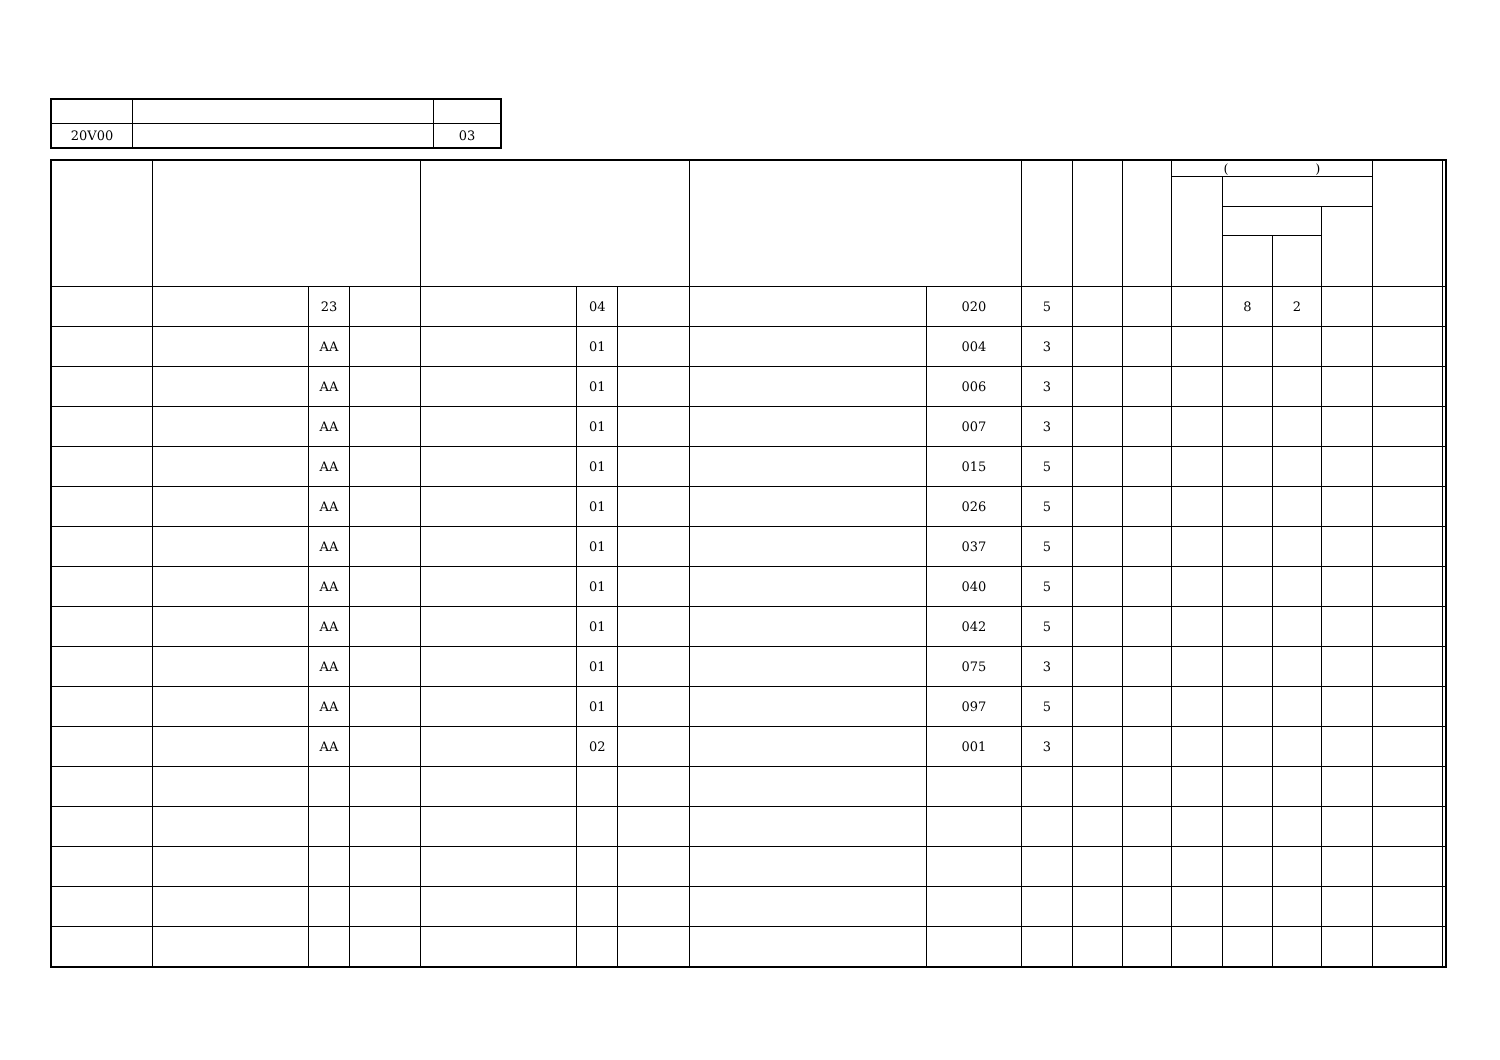| 20V00 | | 03 |
| | | | | | | | | | | | | ( ) | | | | | |
| --- | --- | --- | --- | --- | --- | --- | --- | --- | --- | --- | --- | --- | --- | --- | --- | --- | --- |
| | | 23 | | | 04 | | | 020 | 5 | | | | 8 | 2 | | | |
| | | AA | | | 01 | | | 004 | 3 | | | | | | | | |
| | | AA | | | 01 | | | 006 | 3 | | | | | | | | |
| | | AA | | | 01 | | | 007 | 3 | | | | | | | | |
| | | AA | | | 01 | | | 015 | 5 | | | | | | | | |
| | | AA | | | 01 | | | 026 | 5 | | | | | | | | |
| | | AA | | | 01 | | | 037 | 5 | | | | | | | | |
| | | AA | | | 01 | | | 040 | 5 | | | | | | | | |
| | | AA | | | 01 | | | 042 | 5 | | | | | | | | |
| | | AA | | | 01 | | | 075 | 3 | | | | | | | | |
| | | AA | | | 01 | | | 097 | 5 | | | | | | | | |
| | | AA | | | 02 | | | 001 | 3 | | | | | | | | |